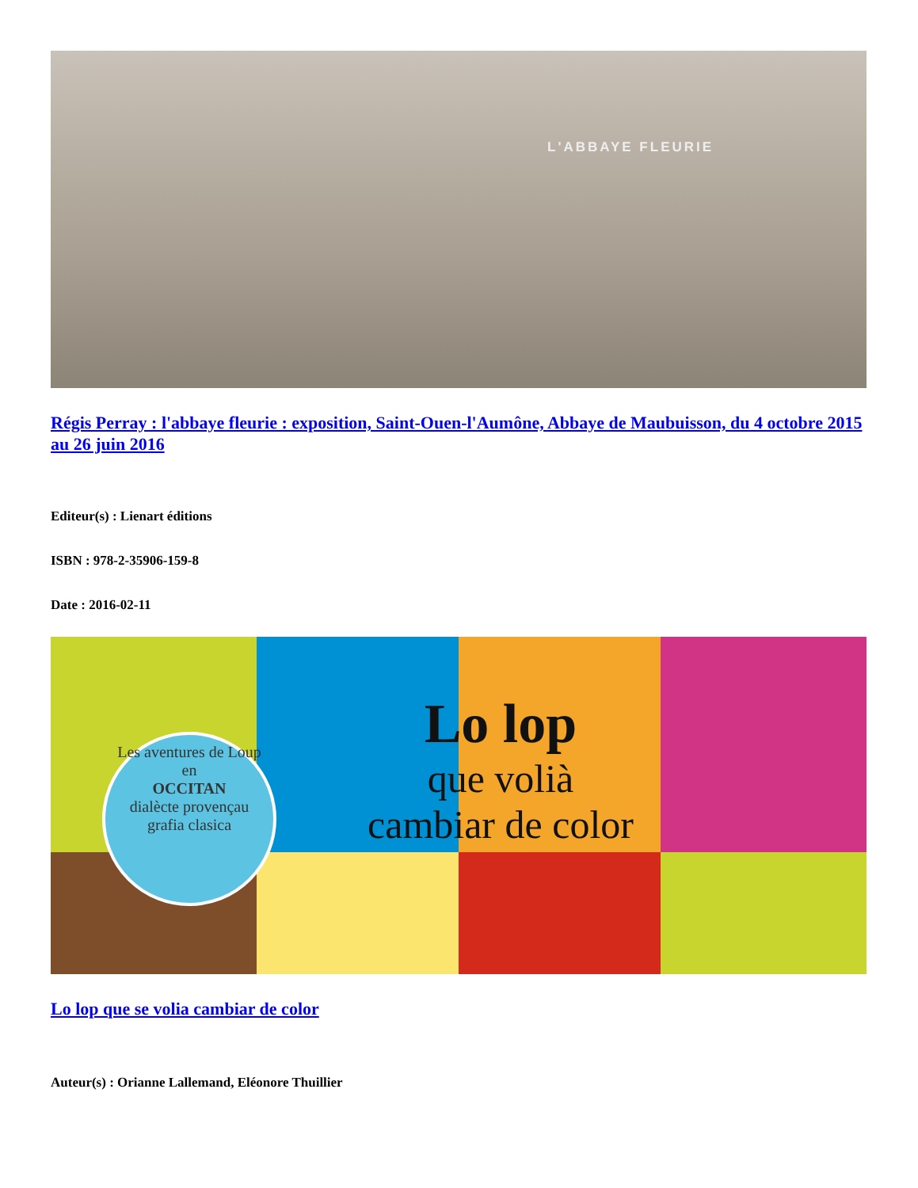L'ABBAYE FLEURIE
Régis Perray : l'abbaye fleurie : exposition, Saint-Ouen-l'Aumône, Abbaye de Maubuisson, du 4 octobre 2015 au 26 juin 2016
Editeur(s) : Lienart éditions
ISBN : 978-2-35906-159-8
Date : 2016-02-11
Les aventures de Loup
en
OCCITAN
dialècte provençau
grafia clasica
Lo lop
que volià
cambiar de color
Lo lop que se volia cambiar de color
Auteur(s) : Orianne Lallemand, Eléonore Thuillier